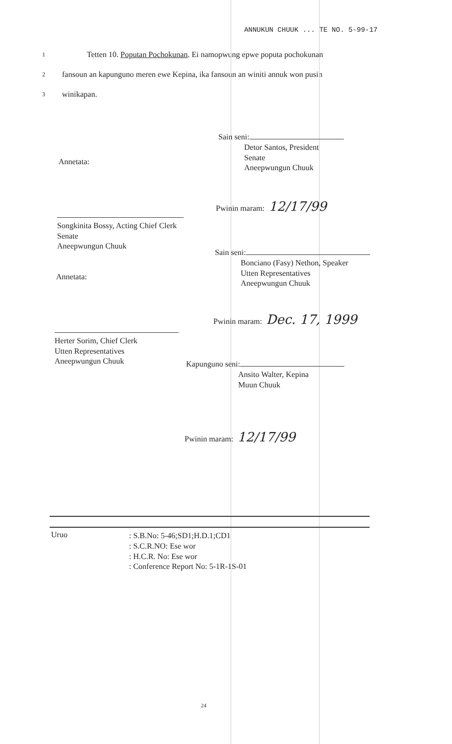ANNUKUN CHUUK ... TE NO. 5-99-17
1 Tetten 10. Poputan Pochokunan. Ei namopwung epwe poputa pochokunan
2 fansoun an kapunguno meren ewe Kepina, ika fansoun an winiti annuk won pusin
3 winikapan.
Sain seni:
Detor Santos, President
Senate
Aneepwungun Chuuk
Annetata:
Songkinita Bossy, Acting Chief Clerk
Senate
Aneepwungun Chuuk
Pwinin maram: 12/17/99
Sain seni:
Bonciano (Fasy) Nethon, Speaker
Utten Representatives
Aneepwungun Chuuk
Annetata:
Herter Sorim, Chief Clerk
Utten Representatives
Aneepwungun Chuuk
Pwinin maram: Dec. 17, 1999
Kapunguno seni:
Ansito Walter, Kepina
Muun Chuuk
Pwinin maram: 12/17/99
Uruo
: S.B.No: 5-46;SD1;H.D.1;CD1
: S.C.R.NO: Ese wor
: H.C.R. No: Ese wor
: Conference Report No: 5-1R-1S-01
24